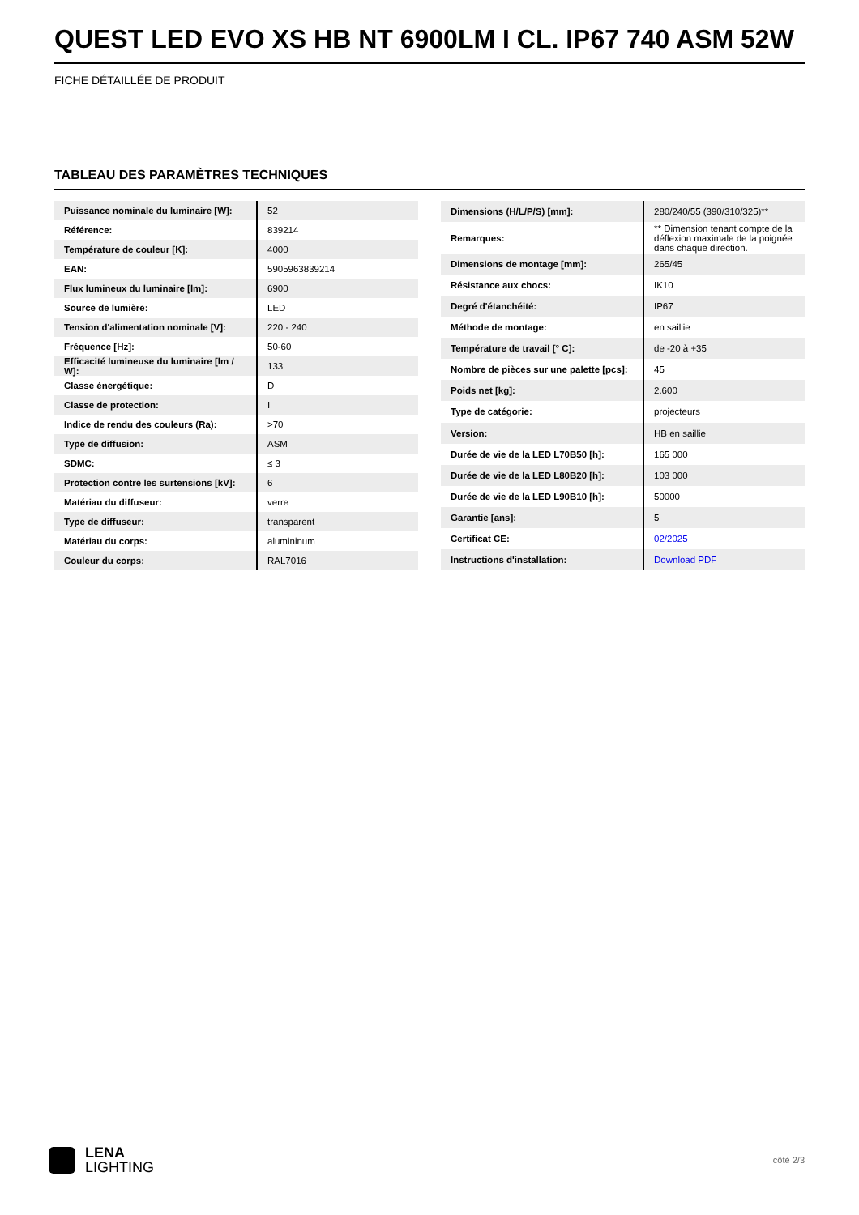QUEST LED EVO XS HB NT 6900LM I CL. IP67 740 ASM 52W
FICHE DÉTAILLÉE DE PRODUIT
TABLEAU DES PARAMÈTRES TECHNIQUES
| Puissance nominale du luminaire [W]: | 52 |
| Référence: | 839214 |
| Température de couleur [K]: | 4000 |
| EAN: | 5905963839214 |
| Flux lumineux du luminaire [lm]: | 6900 |
| Source de lumière: | LED |
| Tension d'alimentation nominale [V]: | 220 - 240 |
| Fréquence [Hz]: | 50-60 |
| Efficacité lumineuse du luminaire [lm / W]: | 133 |
| Classe énergétique: | D |
| Classe de protection: | I |
| Indice de rendu des couleurs (Ra): | >70 |
| Type de diffusion: | ASM |
| SDMC: | ≤ 3 |
| Protection contre les surtensions [kV]: | 6 |
| Matériau du diffuseur: | verre |
| Type de diffuseur: | transparent |
| Matériau du corps: | alumininum |
| Couleur du corps: | RAL7016 |
| Dimensions (H/L/P/S) [mm]: | 280/240/55 (390/310/325)** |
| Remarques: | ** Dimension tenant compte de la déflexion maximale de la poignée dans chaque direction. |
| Dimensions de montage [mm]: | 265/45 |
| Résistance aux chocs: | IK10 |
| Degré d'étanchéité: | IP67 |
| Méthode de montage: | en saillie |
| Température de travail [° C]: | de -20 à +35 |
| Nombre de pièces sur une palette [pcs]: | 45 |
| Poids net [kg]: | 2.600 |
| Type de catégorie: | projecteurs |
| Version: | HB en saillie |
| Durée de vie de la LED L70B50 [h]: | 165 000 |
| Durée de vie de la LED L80B20 [h]: | 103 000 |
| Durée de vie de la LED L90B10 [h]: | 50000 |
| Garantie [ans]: | 5 |
| Certificat CE: | 02/2025 |
| Instructions d'installation: | Download PDF |
LENA
LIGHTING
côté 2/3